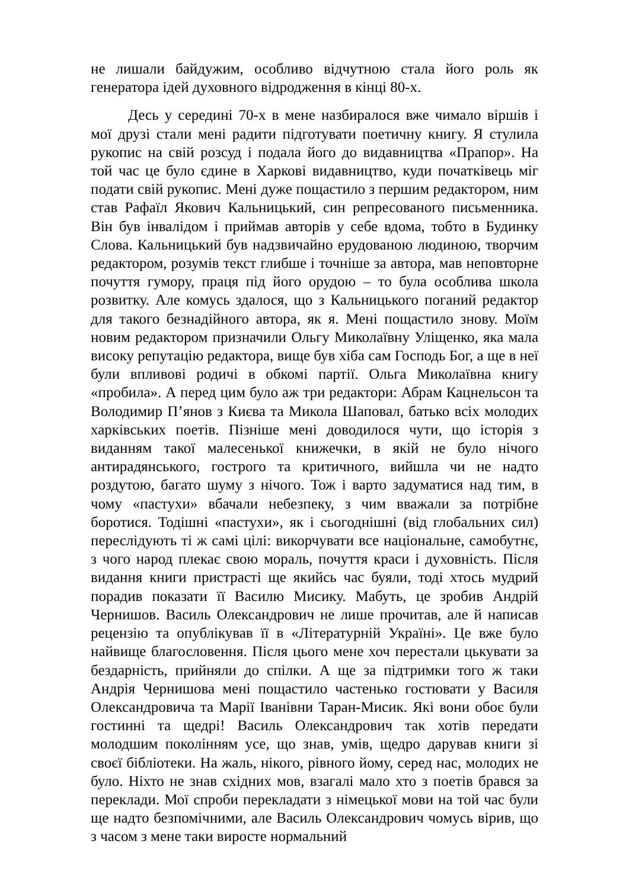не лишали байдужим, особливо відчутною стала його роль як генератора ідей духовного відродження в кінці 80-х.
Десь у середині 70-х в мене назбиралося вже чимало віршів і мої друзі стали мені радити підготувати поетичну книгу. Я стулила рукопис на свій розсуд і подала його до видавництва «Прапор». На той час це було єдине в Харкові видавництво, куди початківець міг подати свій рукопис. Мені дуже пощастило з першим редактором, ним став Рафаїл Якович Кальницький, син репресованого письменника. Він був інвалідом і приймав авторів у себе вдома, тобто в Будинку Слова. Кальницький був надзвичайно ерудованою людиною, творчим редактором, розумів текст глибше і точніше за автора, мав неповторне почуття гумору, праця під його орудою – то була особлива школа розвитку. Але комусь здалося, що з Кальницького поганий редактор для такого безнадійного автора, як я. Мені пощастило знову. Моїм новим редактором призначили Ольгу Миколаївну Уліщенко, яка мала високу репутацію редактора, вище був хіба сам Господь Бог, а ще в неї були впливові родичі в обкомі партії. Ольга Миколаївна книгу «пробила». А перед цим було аж три редактори: Абрам Кацнельсон та Володимир П’янов з Києва та Микола Шаповал, батько всіх молодих харківських поетів. Пізніше мені доводилося чути, що історія з виданням такої малесенької книжечки, в якій не було нічого антирадянського, гострого та критичного, вийшла чи не надто роздутою, багато шуму з нічого. Тож і варто задуматися над тим, в чому «пастухи» вбачали небезпеку, з чим вважали за потрібне боротися. Тодішні «пастухи», як і сьогоднішні (від глобальних сил) переслідують ті ж самі цілі: викорчувати все національне, самобутнє, з чого народ плекає свою мораль, почуття краси і духовність. Після видання книги пристрасті ще якийсь час буяли, тоді хтось мудрий порадив показати її Василю Мисику. Мабуть, це зробив Андрій Чернишов. Василь Олександрович не лише прочитав, але й написав рецензію та опублікував її в «Літературній Україні». Це вже було найвище благословення. Після цього мене хоч перестали цькувати за бездарність, прийняли до спілки. А ще за підтримки того ж таки Андрія Чернишова мені пощастило частенько гостювати у Василя Олександровича та Марії Іванівни Таран-Мисик. Які вони обоє були гостинні та щедрі! Василь Олександрович так хотів передати молодшим поколінням усе, що знав, умів, щедро дарував книги зі своєї бібліотеки. На жаль, нікого, рівного йому, серед нас, молодих не було. Ніхто не знав східних мов, взагалі мало хто з поетів брався за переклади. Мої спроби перекладати з німецької мови на той час були ще надто безпомічними, але Василь Олександрович чомусь вірив, що з часом з мене таки виросте нормальний